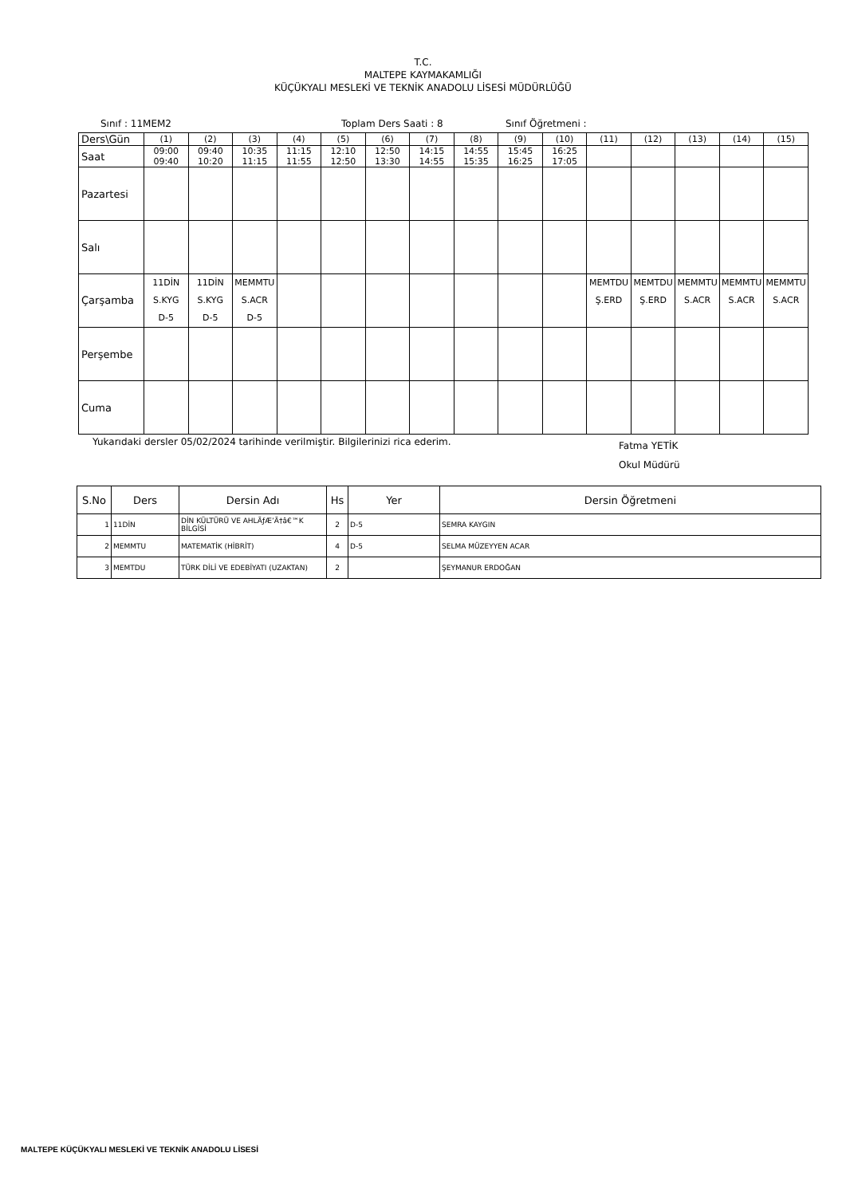T.C.
MALTEPE KAYMAKAMLIĞI
KÜÇÜKYALI MESLEKİ VE TEKNİK ANADOLU LİSESİ MÜDÜRLÜĞÜ
Sınıf : 11MEM2 Toplam Ders Saati : 8 Sınıf Öğretmeni :
| Ders\Gün | (1) | (2) | (3) | (4) | (5) | (6) | (7) | (8) | (9) | (10) | (11) | (12) | (13) | (14) | (15) |
| Saat | 09:00 09:40 | 09:40 10:20 | 10:35 11:15 | 11:15 11:55 | 12:10 12:50 | 12:50 13:30 | 14:15 14:55 | 14:55 15:35 | 15:45 16:25 | 16:25 17:05 | | | | | |
| Pazartesi | | | | | | | | | | | | | | | |
| Salı | | | | | | | | | | | | | | | |
| Çarşamba | 11DİN S.KYG D-5 | 11DİN S.KYG D-5 | MEMMTU S.ACR D-5 | | | | | | | | MEMTDU Ş.ERD | MEMTDU Ş.ERD | MEMMTU S.ACR | MEMMTU S.ACR | MEMMTU S.ACR |
| Perşembe | | | | | | | | | | | | | | | |
| Cuma | | | | | | | | | | | | | | | |
Yukarıdaki dersler 05/02/2024 tarihinde verilmiştir. Bilgilerinizi rica ederim. Fatma YETİK
Okul Müdürü
| S.No | Ders | Dersin Adı | Hs | Yer | Dersin Öğretmeni |
| --- | --- | --- | --- | --- | --- |
| 1 | 11DİN | DİN KÜLTÜRÜ VE AHLÃƒÆ’Ã†â€™K BİLGİSİ | 2 | D-5 | SEMRA KAYGIN |
| 2 | MEMMTU | MATEMATİK (HİBRİT) | 4 | D-5 | SELMA MÜZEYYEN ACAR |
| 3 | MEMTDU | TÜRK DİLİ VE EDEBİYATI (UZAKTAN) | 2 | | ŞEYMANUR ERDOĞAN |
MALTEPE KÜÇÜKYALI MESLEKİ VE TEKNİK ANADOLU LİSESİ